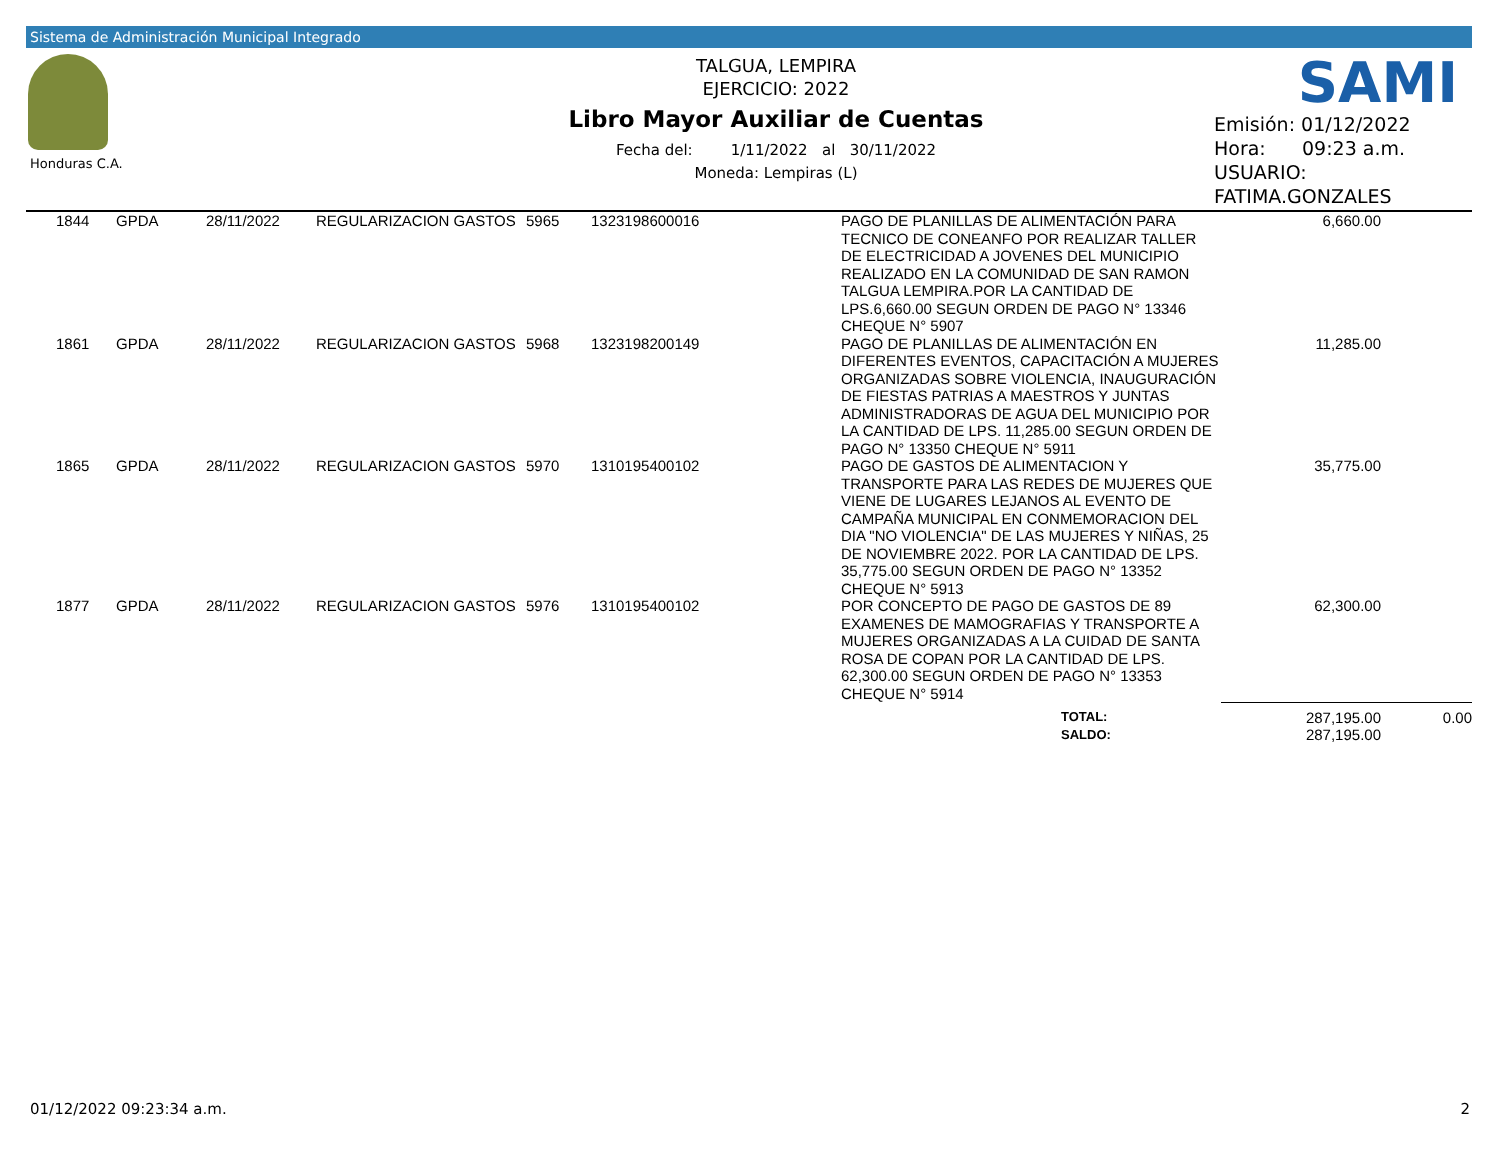Sistema de Administración Municipal Integrado
Honduras C.A.
TALGUA, LEMPIRA
EJERCICIO: 2022
Libro Mayor Auxiliar de Cuentas
Fecha del: 1/11/2022 al 30/11/2022
Moneda: Lempiras (L)
SAMI
Emisión: 01/12/2022
Hora: 09:23 a.m.
USUARIO:
FATIMA.GONZALES
| | 1844 | GPDA | 28/11/2022 | REGULARIZACION GASTOS | 5965 | 1323198600016 | | PAGO DE PLANILLAS DE ALIMENTACIÓN PARA TECNICO DE CONEANFO POR REALIZAR TALLER DE ELECTRICIDAD A JOVENES DEL MUNICIPIO REALIZADO EN LA COMUNIDAD DE SAN RAMON TALGUA LEMPIRA.POR LA CANTIDAD DE LPS.6,660.00 SEGUN ORDEN DE PAGO N° 13346 CHEQUE N° 5907 | 6,660.00 | |
| | 1861 | GPDA | 28/11/2022 | REGULARIZACION GASTOS | 5968 | 1323198200149 | | PAGO DE PLANILLAS DE ALIMENTACIÓN EN DIFERENTES EVENTOS, CAPACITACIÓN A MUJERES ORGANIZADAS SOBRE VIOLENCIA, INAUGURACIÓN DE FIESTAS PATRIAS A MAESTROS Y JUNTAS ADMINISTRADORAS DE AGUA DEL MUNICIPIO POR LA CANTIDAD DE LPS. 11,285.00 SEGUN ORDEN DE PAGO N° 13350 CHEQUE N° 5911 | 11,285.00 | |
| | 1865 | GPDA | 28/11/2022 | REGULARIZACION GASTOS | 5970 | 1310195400102 | | PAGO DE GASTOS DE ALIMENTACION Y TRANSPORTE PARA LAS REDES DE MUJERES QUE VIENE DE LUGARES LEJANOS AL EVENTO DE CAMPAÑA MUNICIPAL EN CONMEMORACION DEL DIA "NO VIOLENCIA" DE LAS MUJERES Y NIÑAS, 25 DE NOVIEMBRE 2022. POR LA CANTIDAD DE LPS. 35,775.00 SEGUN ORDEN DE PAGO N° 13352 CHEQUE N° 5913 | 35,775.00 | |
| | 1877 | GPDA | 28/11/2022 | REGULARIZACION GASTOS | 5976 | 1310195400102 | | POR CONCEPTO DE PAGO DE GASTOS DE 89 EXAMENES DE MAMOGRAFIAS Y TRANSPORTE A MUJERES ORGANIZADAS A LA CUIDAD DE SANTA ROSA DE COPAN POR LA CANTIDAD DE LPS. 62,300.00 SEGUN ORDEN DE PAGO N° 13353 CHEQUE N° 5914 | 62,300.00 | |
| | | | | | | | | TOTAL: SALDO: | 287,195.00 287,195.00 | 0.00 |
01/12/2022 09:23:34 a.m. 2